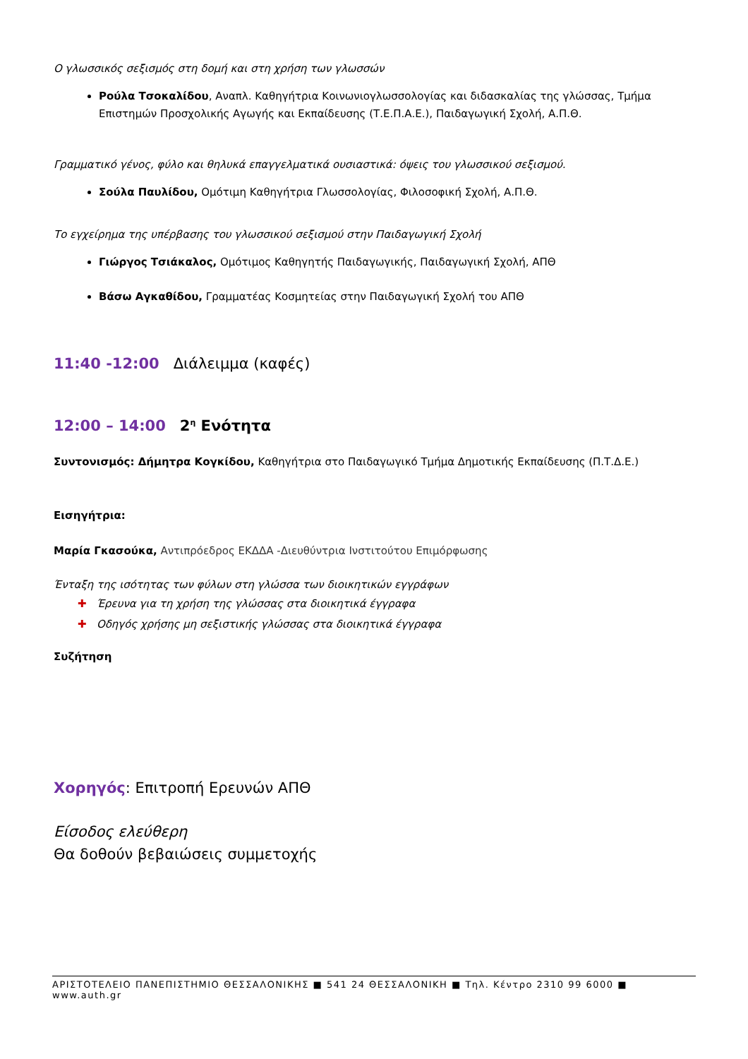Ο γλωσσικός σεξισμός στη δομή και στη χρήση των γλωσσών
Ρούλα Τσοκαλίδου, Αναπλ. Καθηγήτρια Κοινωνιογλωσσολογίας και διδασκαλίας της γλώσσας, Τμήμα Επιστημών Προσχολικής Αγωγής και Εκπαίδευσης (Τ.Ε.Π.Α.Ε.), Παιδαγωγική Σχολή, Α.Π.Θ.
Γραμματικό γένος, φύλο και θηλυκά επαγγελματικά ουσιαστικά: όψεις του γλωσσικού σεξισμού.
Σούλα Παυλίδου, Ομότιμη Καθηγήτρια Γλωσσολογίας, Φιλοσοφική Σχολή, Α.Π.Θ.
Το εγχείρημα της υπέρβασης του γλωσσικού σεξισμού στην Παιδαγωγική Σχολή
Γιώργος Τσιάκαλος, Ομότιμος Καθηγητής Παιδαγωγικής, Παιδαγωγική Σχολή, ΑΠΘ
Βάσω Αγκαθίδου, Γραμματέας Κοσμητείας στην Παιδαγωγική Σχολή του ΑΠΘ
11:40 -12:00 Διάλειμμα (καφές)
12:00 – 14:00 2<sup>η</sup> Ενότητα
Συντονισμός: Δήμητρα Κογκίδου, Καθηγήτρια στο Παιδαγωγικό Τμήμα Δημοτικής Εκπαίδευσης (Π.Τ.Δ.Ε.)
Εισηγήτρια:
Μαρία Γκασούκα, Αντιπρόεδρος ΕΚΔΔΑ -Διευθύντρια Ινστιτούτου Επιμόρφωσης
Ένταξη της ισότητας των φύλων στη γλώσσα των διοικητικών εγγράφων
✚ Έρευνα για τη χρήση της γλώσσας στα διοικητικά έγγραφα
✚ Οδηγός χρήσης μη σεξιστικής γλώσσας στα διοικητικά έγγραφα
Συζήτηση
Χορηγός: Επιτροπή Ερευνών ΑΠΘ
Είσοδος ελεύθερη
Θα δοθούν βεβαιώσεις συμμετοχής
ΑΡΙΣΤΟΤΕΛΕΙΟ ΠΑΝΕΠΙΣΤΗΜΙΟ ΘΕΣΣΑΛΟΝΙΚΗΣ ■ 541 24 ΘΕΣΣΑΛΟΝΙΚΗ ■ Τηλ. Κέντρο 2310 99 6000 ■ www.auth.gr